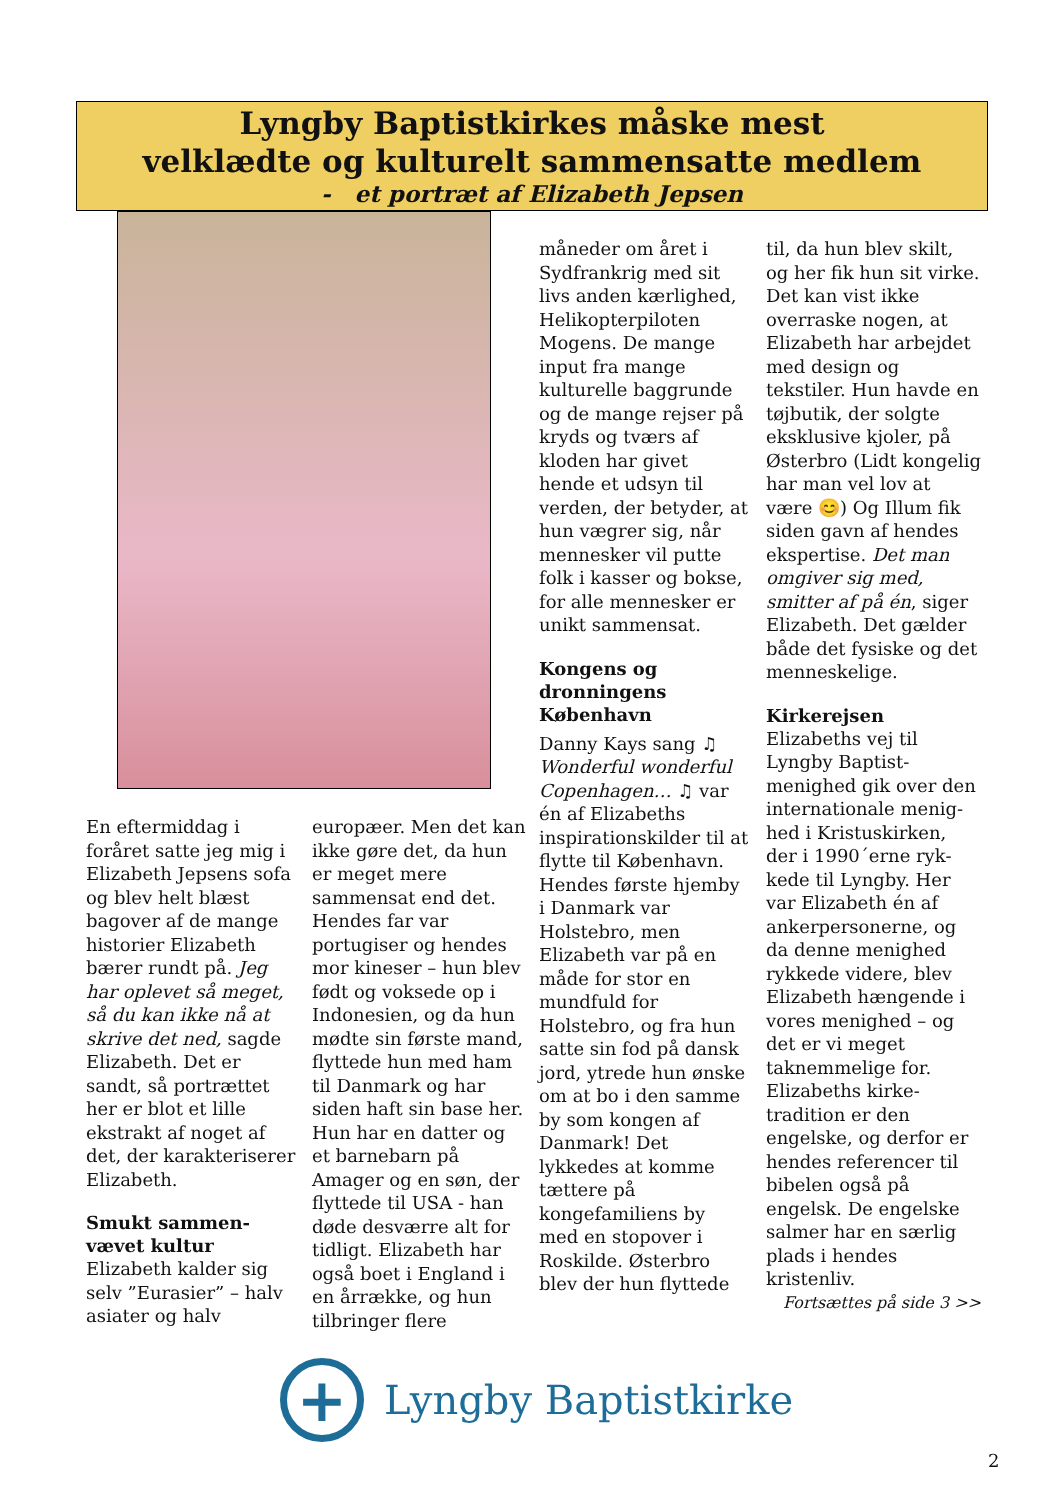Lyngby Baptistkirkes måske mest
velklædte og kulturelt sammensatte medlem
- et portræt af Elizabeth Jepsen
En eftermiddag i foråret satte jeg mig i Elizabeth Jepsens sofa og blev helt blæst bagover af de mange historier Elizabeth bærer rundt på. Jeg har oplevet så meget, så du kan ikke nå at skrive det ned, sagde Elizabeth. Det er sandt, så portrættet her er blot et lille ekstrakt af noget af det, der karakteriserer Elizabeth.
Smukt sammen-vævet kultur
Elizabeth kalder sig selv ”Eurasier” – halv asiater og halv
europæer. Men det kan ikke gøre det, da hun er meget mere sammensat end det. Hendes far var portugiser og hendes mor kineser – hun blev født og voksede op i Indonesien, og da hun mødte sin første mand, flyttede hun med ham til Danmark og har siden haft sin base her. Hun har en datter og et barnebarn på Amager og en søn, der flyttede til USA - han døde desværre alt for tidligt. Elizabeth har også boet i England i en årrække, og hun tilbringer flere
måneder om året i Sydfrankrig med sit livs anden kærlighed, Helikopterpiloten Mogens. De mange input fra mange kulturelle baggrunde og de mange rejser på kryds og tværs af kloden har givet hende et udsyn til verden, der betyder, at hun vægrer sig, når mennesker vil putte folk i kasser og bokse, for alle mennesker er unikt sammensat.
Kongens og dronningens København
Danny Kays sang ♫ Wonderful wonderful Copenhagen… ♫ var én af Elizabeths inspirationskilder til at flytte til København. Hendes første hjemby i Danmark var Holstebro, men Elizabeth var på en måde for stor en mundfuld for Holstebro, og fra hun satte sin fod på dansk jord, ytrede hun ønske om at bo i den samme by som kongen af Danmark! Det lykkedes at komme tættere på kongefamiliens by med en stopover i Roskilde. Østerbro blev der hun flyttede
til, da hun blev skilt, og her fik hun sit virke. Det kan vist ikke overraske nogen, at Elizabeth har arbejdet med design og tekstiler. Hun havde en tøjbutik, der solgte eksklusive kjoler, på Østerbro (Lidt kongelig har man vel lov at være 😊) Og Illum fik siden gavn af hendes ekspertise. Det man omgiver sig med, smitter af på én, siger Elizabeth. Det gælder både det fysiske og det menneskelige.
Kirkerejsen
Elizabeths vej til Lyngby Baptist-menighed gik over den internationale menig-hed i Kristuskirken, der i 1990´erne ryk-kede til Lyngby. Her var Elizabeth én af ankerpersonerne, og da denne menighed rykkede videre, blev Elizabeth hængende i vores menighed – og det er vi meget taknemmelige for. Elizabeths kirke-tradition er den engelske, og derfor er hendes referencer til bibelen også på engelsk. De engelske salmer har en særlig plads i hendes kristenliv.
Fortsættes på side 3 >>
+
Lyngby Baptistkirke
2